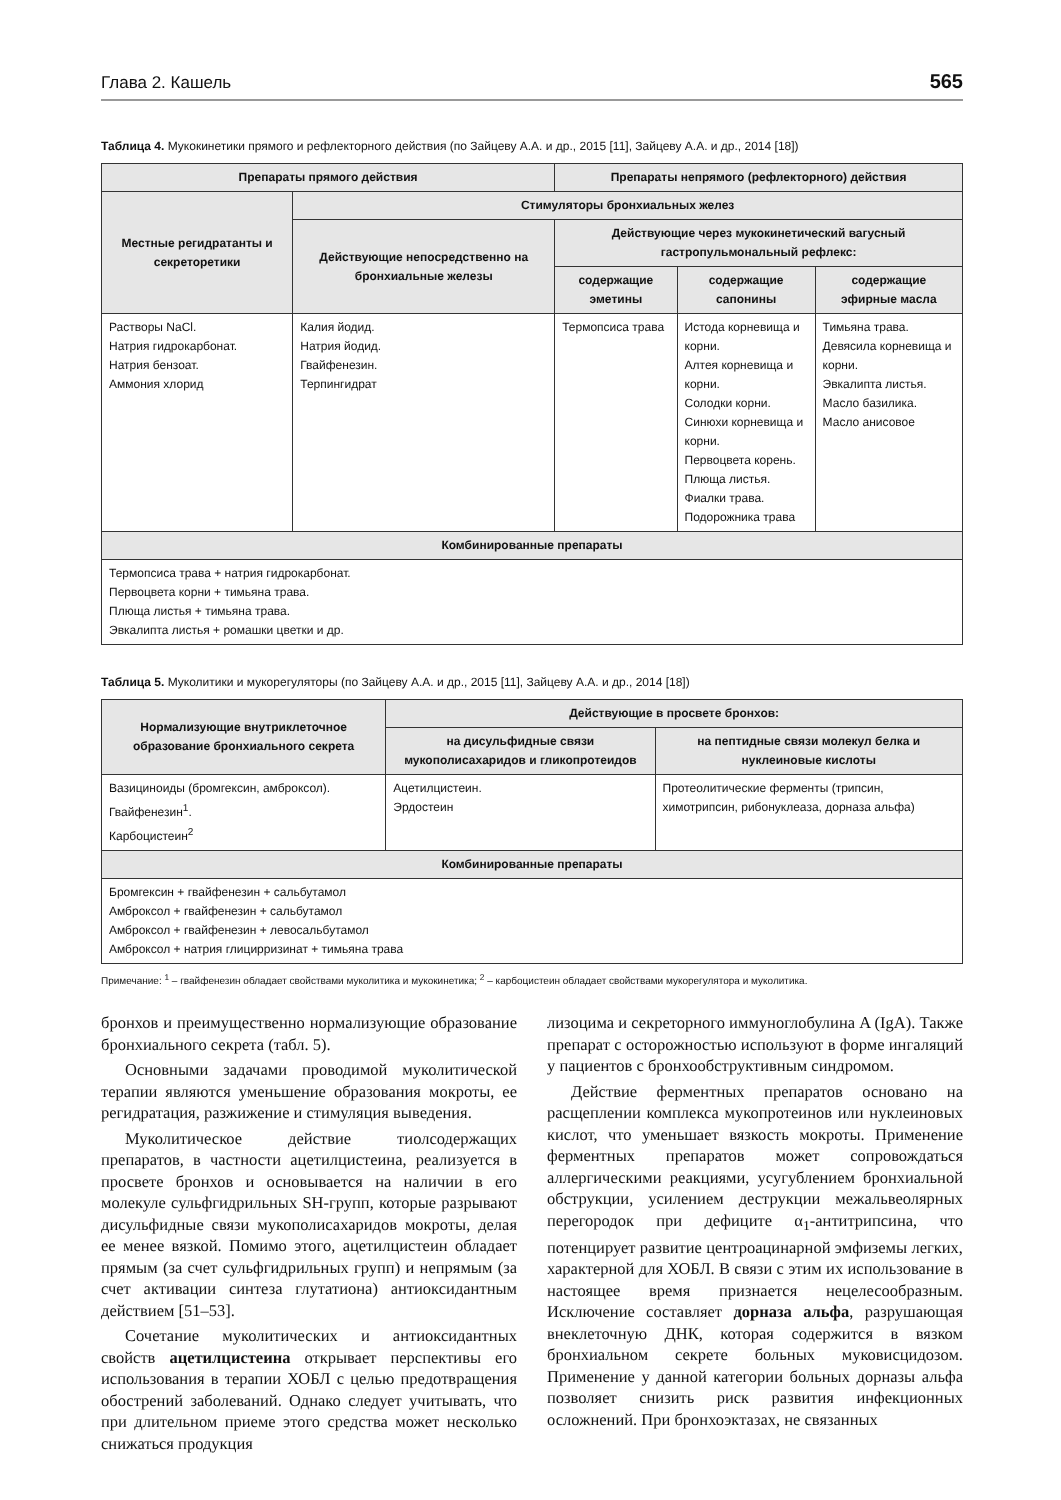Глава 2. Кашель 565
Таблица 4. Мукокинетики прямого и рефлекторного действия (по Зайцеву А.А. и др., 2015 [11], Зайцеву А.А. и др., 2014 [18])
| Препараты прямого действия | | Препараты непрямого (рефлекторного) действия | | |
| --- | --- | --- | --- | --- |
| Местные регидратанты и секреторетики | Стимуляторы бронхиальных желез | | | |
| | Действующие непосредственно на бронхиальные железы | Действующие через мукокинетический вагусный гастропульмональный рефлекс: | | |
| | | содержащие эметины | содержащие сапонины | содержащие эфирные масла |
| Растворы NaCl. Натрия гидрокарбонат. Натрия бензоат. Аммония хлорид | Калия йодид. Натрия йодид. Гвайфенезин. Терпингидрат | Термопсиса трава | Истода корневища и корни. Алтея корневища и корни. Солодки корни. Синюхи корневища и корни. Первоцвета корень. Плюща листья. Фиалки трава. Подорожника трава | Тимьяна трава. Девясила корневища и корни. Эвкалипта листья. Масло базилика. Масло анисовое |
| Комбинированные препараты | | | | |
| Термопсиса трава + натрия гидрокарбонат. Первоцвета корни + тимьяна трава. Плюща листья + тимьяна трава. Эвкалипта листья + ромашки цветки и др. | | | | |
Таблица 5. Муколитики и мукорегуляторы (по Зайцеву А.А. и др., 2015 [11], Зайцеву А.А. и др., 2014 [18])
| Нормализующие внутриклеточное образование бронхиального секрета | Действующие в просвете бронхов: | |
| --- | --- | --- |
| | на дисульфидные связи мукополисахаридов и гликопротеидов | на пептидные связи молекул белка и нуклеиновые кислоты |
| Вазициноиды (бромгексин, амброксол). Гвайфенезин<sup>1</sup>. Карбоцистеин<sup>2</sup> | Ацетилцистеин. Эрдостеин | Протеолитические ферменты (трипсин, химотрипсин, рибонуклеаза, дорназа альфа) |
| Комбинированные препараты | | |
| Бромгексин + гвайфенезин + сальбутамол Амброксол + гвайфенезин + сальбутамол Амброксол + гвайфенезин + левосальбутамол Амброксол + натрия глицирризинат + тимьяна трава | | |
Примечание: <sup>1</sup> – гвайфенезин обладает свойствами муколитика и мукокинетика; <sup>2</sup> – карбоцистеин обладает свойствами мукорегулятора и муколитика.
бронхов и преимущественно нормализующие образование бронхиального секрета (табл. 5).
Основными задачами проводимой муколитической терапии являются уменьшение образования мокроты, ее регидратация, разжижение и стимуляция выведения.
Муколитическое действие тиолсодержащих препаратов, в частности ацетилцистеина, реализуется в просвете бронхов и основывается на наличии в его молекуле сульфгидрильных SH-групп, которые разрывают дисульфидные связи мукополисахаридов мокроты, делая ее менее вязкой. Помимо этого, ацетилцистеин обладает прямым (за счет сульфгидрильных групп) и непрямым (за счет активации синтеза глутатиона) антиоксидантным действием [51–53].
Сочетание муколитических и антиоксидантных свойств ацетилцистеина открывает перспективы его использования в терапии ХОБЛ с целью предотвращения обострений заболеваний. Однако следует учитывать, что при длительном приеме этого средства может несколько снижаться продукция
лизоцима и секреторного иммуноглобулина A (IgA). Также препарат с осторожностью используют в форме ингаляций у пациентов с бронхообструктивным синдромом.
Действие ферментных препаратов основано на расщеплении комплекса мукопротеинов или нуклеиновых кислот, что уменьшает вязкость мокроты. Применение ферментных препаратов может сопровождаться аллергическими реакциями, усугублением бронхиальной обструкции, усилением деструкции межальвеолярных перегородок при дефиците α<sub>1</sub>-антитрипсина, что потенцирует развитие центроацинарной эмфиземы легких, характерной для ХОБЛ. В связи с этим их использование в настоящее время признается нецелесообразным. Исключение составляет дорназа альфа, разрушающая внеклеточную ДНК, которая содержится в вязком бронхиальном секрете больных муковисцидозом. Применение у данной категории больных дорназы альфа позволяет снизить риск развития инфекционных осложнений. При бронхоэктазах, не связанных